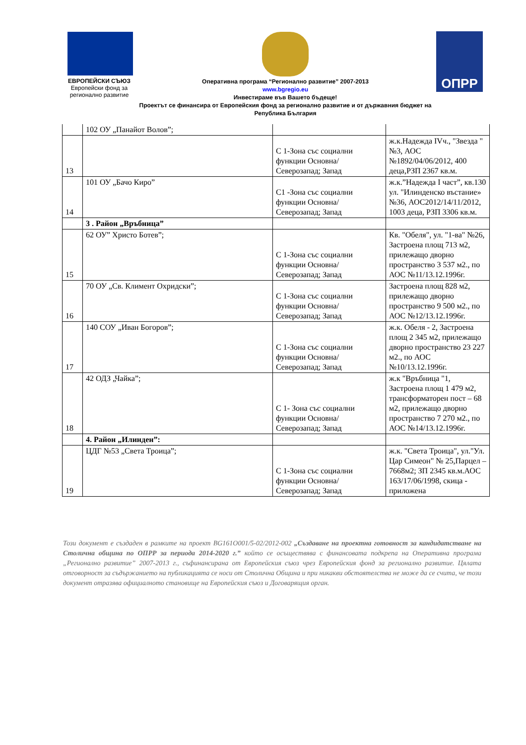ЕВРОПЕЙСКИ СЪЮЗ
Европейски фонд за
регионално развитие
ОПРР
Оперативна програма “Регионално развитие” 2007-2013
www.bgregio.eu
Инвестираме във Вашето бъдеще!
Проектът се финансира от Европейския фонд за регионално развитие и от държавния бюджет на
Република България
| | 102 ОУ „Панайот Волов”; | | |
| 13 | | С 1-Зона със социални функции Основна/Северозапад; Запад | ж.к.Надежда IVч., "Звезда " №3, АОС №1892/04/06/2012, 400 деца,РЗП 2367 кв.м. |
| 14 | 101 ОУ „Бачо Киро” | С1 -Зона със социални функции Основна/Северозапад; Запад | ж.к.”Надежда I част”, кв.130 ул. "Илинденско въстание» №36, АОС2012/14/11/2012, 1003 деца, РЗП 3306 кв.м. |
| | 3 . Район „Връбница” | | |
| 15 | 62 ОУ” Христо Ботев”; | С 1-Зона със социални функции Основна/Северозапад; Запад | Кв. "Обеля", ул. "1-ва" №26, Застроена площ 713 м2, прилежащо дворно пространство 3 537 м2., по АОС №11/13.12.1996г. |
| 16 | 70 ОУ „Св. Климент Охридски”; | С 1-Зона със социални функции Основна/Северозапад; Запад | Застроена площ 828 м2, прилежащо дворно пространство 9 500 м2., по АОС №12/13.12.1996г. |
| 17 | 140 СОУ „Иван Богоров”; | С 1-Зона със социални функции Основна/Северозапад; Запад | ж.к. Обеля - 2, Застроена площ 2 345 м2, прилежащо дворно пространство 23 227 м2., по АОС №10/13.12.1996г. |
| 18 | 42 ОДЗ „Чайка”; | С 1- Зона със социални функции Основна/Северозапад; Запад | ж.к "Връбница "1, Застроена площ 1 479 м2, трансформаторен пост – 68 м2, прилежащо дворно пространство 7 270 м2., по АОС №14/13.12.1996г. |
| | 4. Район „Илинден”: | | |
| 19 | ЦДГ №53 „Света Троица”; | С 1-Зона със социални функции Основна/Северозапад; Запад | ж.к. "Света Троица", ул."Ул. Цар Симеон" № 25,Парцел – 7668м2; ЗП 2345 кв.м.АОС 163/17/06/1998, скица - приложена |
Този документ е създаден в рамките на проект BG161O001/5-02/2012-002 „Създаване на проектна готовност за кандидатстване на Столична община по ОПРР за периода 2014-2020 г.” който се осъществява с финансовата подкрепа на Оперативна програма „Регионално развитие” 2007-2013 г., съфинансирана от Европейския съюз чрез Европейския фонд за регионално развитие. Цялата отговорност за съдържанието на публикацията се носи от Столична Община и при никакви обстоятелства не може да се счита, че този документ отразява официалното становище на Европейския съюз и Договарящия орган.